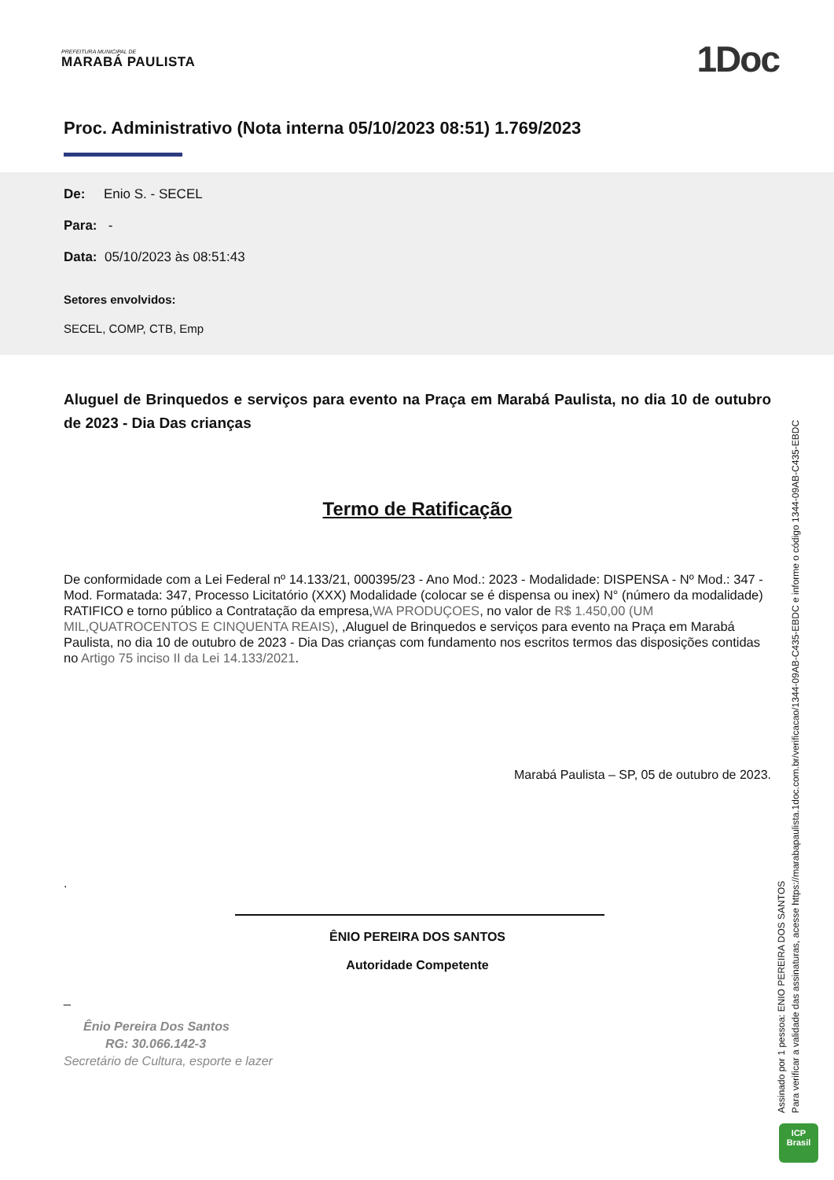PREFEITURA MUNICIPAL DE
MARABÁ PAULISTA
1Doc
Proc. Administrativo (Nota interna 05/10/2023 08:51) 1.769/2023
De: Enio S. - SECEL
Para: -
Data: 05/10/2023 às 08:51:43
Setores envolvidos:
SECEL, COMP, CTB, Emp
Aluguel de Brinquedos e serviços para evento na Praça em Marabá Paulista, no dia 10 de outubro de 2023 - Dia Das crianças
Termo de Ratificação
De conformidade com a Lei Federal nº 14.133/21, 000395/23 - Ano Mod.: 2023 - Modalidade: DISPENSA - Nº Mod.: 347 - Mod. Formatada: 347, Processo Licitatório (XXX) Modalidade (colocar se é dispensa ou inex) N° (número da modalidade) RATIFICO e torno público a Contratação da empresa,WA PRODUÇOES, no valor de R$ 1.450,00 (UM MIL,QUATROCENTOS E CINQUENTA REAIS), ,Aluguel de Brinquedos e serviços para evento na Praça em Marabá Paulista, no dia 10 de outubro de 2023 - Dia Das crianças com fundamento nos escritos termos das disposições contidas no Artigo 75 inciso II da Lei 14.133/2021.
Marabá Paulista – SP, 05 de outubro de 2023.
.
ÊNIO PEREIRA DOS SANTOS
Autoridade Competente
_
Ênio Pereira Dos Santos
RG: 30.066.142-3
Secretário de Cultura, esporte e lazer
Assinado por 1 pessoa: ENIO PEREIRA DOS SANTOS
Para verificar a validade das assinaturas, acesse https://marabapaulista.1doc.com.br/verificacao/1344-09AB-C435-EBDC e informe o código 1344-09AB-C435-EBDC
ICP
Brasil